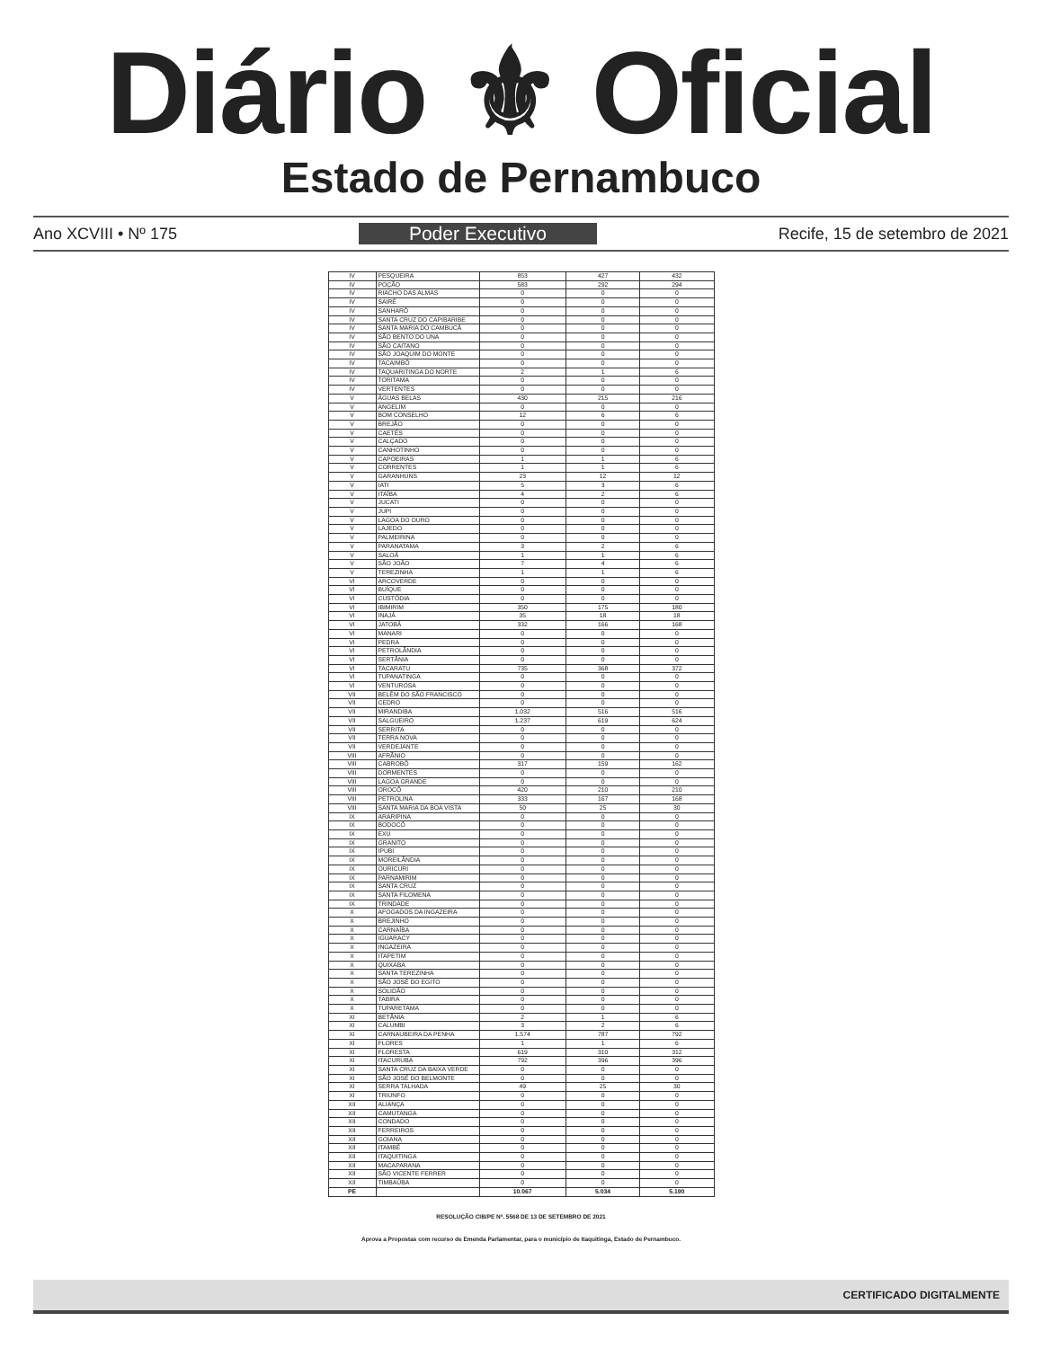Diário ⚜ Oficial
Estado de Pernambuco
Ano XCVIII • Nº 175 Poder Executivo Recife, 15 de setembro de 2021
| IV | PESQUEIRA | 853 | 427 | 432 |
| IV | POÇÃO | 583 | 292 | 294 |
| IV | RIACHO DAS ALMAS | 0 | 0 | 0 |
| IV | SAIRÉ | 0 | 0 | 0 |
| IV | SANHARÓ | 0 | 0 | 0 |
| IV | SANTA CRUZ DO CAPIBARIBE | 0 | 0 | 0 |
| IV | SANTA MARIA DO CAMBUCÁ | 0 | 0 | 0 |
| IV | SÃO BENTO DO UNA | 0 | 0 | 0 |
| IV | SÃO CAITANO | 0 | 0 | 0 |
| IV | SÃO JOAQUIM DO MONTE | 0 | 0 | 0 |
| IV | TACAIMBÓ | 0 | 0 | 0 |
| IV | TAQUARITINGA DO NORTE | 2 | 1 | 6 |
| IV | TORITAMA | 0 | 0 | 0 |
| IV | VERTENTES | 0 | 0 | 0 |
| V | ÁGUAS BELAS | 430 | 215 | 216 |
| V | ANGELIM | 0 | 0 | 0 |
| V | BOM CONSELHO | 12 | 6 | 6 |
| V | BREJÃO | 0 | 0 | 0 |
| V | CAETÉS | 0 | 0 | 0 |
| V | CALÇADO | 0 | 0 | 0 |
| V | CANHOTINHO | 0 | 0 | 0 |
| V | CAPOEIRAS | 1 | 1 | 6 |
| V | CORRENTES | 1 | 1 | 6 |
| V | GARANHUNS | 23 | 12 | 12 |
| V | IATI | 5 | 3 | 6 |
| V | ITAÍBA | 4 | 2 | 6 |
| V | JUCATI | 0 | 0 | 0 |
| V | JUPI | 0 | 0 | 0 |
| V | LAGOA DO OURO | 0 | 0 | 0 |
| V | LAJEDO | 0 | 0 | 0 |
| V | PALMEIRINA | 0 | 0 | 0 |
| V | PARANATAMA | 3 | 2 | 6 |
| V | SALOÁ | 1 | 1 | 6 |
| V | SÃO JOÃO | 7 | 4 | 6 |
| V | TEREZINHA | 1 | 1 | 6 |
| VI | ARCOVERDE | 0 | 0 | 0 |
| VI | BUÍQUE | 0 | 0 | 0 |
| VI | CUSTÓDIA | 0 | 0 | 0 |
| VI | IBIMIRIM | 350 | 175 | 180 |
| VI | INAJÁ | 35 | 18 | 18 |
| VI | JATOBÁ | 332 | 166 | 168 |
| VI | MANARI | 0 | 0 | 0 |
| VI | PEDRA | 0 | 0 | 0 |
| VI | PETROLÂNDIA | 0 | 0 | 0 |
| VI | SERTÂNIA | 0 | 0 | 0 |
| VI | TACARATU | 735 | 368 | 372 |
| VI | TUPANATINGA | 0 | 0 | 0 |
| VI | VENTUROSA | 0 | 0 | 0 |
| VII | BELÉM DO SÃO FRANCISCO | 0 | 0 | 0 |
| VII | CEDRO | 0 | 0 | 0 |
| VII | MIRANDIBA | 1.032 | 516 | 516 |
| VII | SALGUEIRO | 1.237 | 619 | 624 |
| VII | SERRITA | 0 | 0 | 0 |
| VII | TERRA NOVA | 0 | 0 | 0 |
| VII | VERDEJANTE | 0 | 0 | 0 |
| VIII | AFRÂNIO | 0 | 0 | 0 |
| VIII | CABROBÓ | 317 | 159 | 162 |
| VIII | DORMENTES | 0 | 0 | 0 |
| VIII | LAGOA GRANDE | 0 | 0 | 0 |
| VIII | OROCÓ | 420 | 210 | 210 |
| VIII | PETROLINA | 333 | 167 | 168 |
| VIII | SANTA MARIA DA BOA VISTA | 50 | 25 | 30 |
| IX | ARARIPINA | 0 | 0 | 0 |
| IX | BODOCÓ | 0 | 0 | 0 |
| IX | EXU | 0 | 0 | 0 |
| IX | GRANITO | 0 | 0 | 0 |
| IX | IPUBI | 0 | 0 | 0 |
| IX | MOREILÂNDIA | 0 | 0 | 0 |
| IX | OURICURI | 0 | 0 | 0 |
| IX | PARNAMIRIM | 0 | 0 | 0 |
| IX | SANTA CRUZ | 0 | 0 | 0 |
| IX | SANTA FILOMENA | 0 | 0 | 0 |
| IX | TRINDADE | 0 | 0 | 0 |
| X | AFOGADOS DA INGAZEIRA | 0 | 0 | 0 |
| X | BREJINHO | 0 | 0 | 0 |
| X | CARNAÍBA | 0 | 0 | 0 |
| X | IGUARACY | 0 | 0 | 0 |
| X | INGAZEIRA | 0 | 0 | 0 |
| X | ITAPETIM | 0 | 0 | 0 |
| X | QUIXABA | 0 | 0 | 0 |
| X | SANTA TEREZINHA | 0 | 0 | 0 |
| X | SÃO JOSÉ DO EGITO | 0 | 0 | 0 |
| X | SOLIDÃO | 0 | 0 | 0 |
| X | TABIRA | 0 | 0 | 0 |
| X | TUPARETAMA | 0 | 0 | 0 |
| XI | BETÂNIA | 2 | 1 | 6 |
| XI | CALUMBI | 3 | 2 | 6 |
| XI | CARNAUBEIRA DA PENHA | 1.574 | 787 | 792 |
| XI | FLORES | 1 | 1 | 6 |
| XI | FLORESTA | 619 | 310 | 312 |
| XI | ITACURUBA | 792 | 396 | 396 |
| XI | SANTA CRUZ DA BAIXA VERDE | 0 | 0 | 0 |
| XI | SÃO JOSÉ DO BELMONTE | 0 | 0 | 0 |
| XI | SERRA TALHADA | 49 | 25 | 30 |
| XI | TRIUNFO | 0 | 0 | 0 |
| XII | ALIANÇA | 0 | 0 | 0 |
| XII | CAMUTANGA | 0 | 0 | 0 |
| XII | CONDADO | 0 | 0 | 0 |
| XII | FERREIROS | 0 | 0 | 0 |
| XII | GOIANA | 0 | 0 | 0 |
| XII | ITAMBÉ | 0 | 0 | 0 |
| XII | ITAQUITINGA | 0 | 0 | 0 |
| XII | MACAPARANA | 0 | 0 | 0 |
| XII | SÃO VICENTE FERRER | 0 | 0 | 0 |
| XII | TIMBAÚBA | 0 | 0 | 0 |
| PE | | 10.067 | 5.034 | 5.190 |
RESOLUÇÃO CIB/PE Nº. 5568 DE 13 DE SETEMBRO DE 2021
Aprova a Propostas com recurso de Emenda Parlamentar, para o município de Itaquitinga, Estado de Pernambuco.
CERTIFICADO DIGITALMENTE